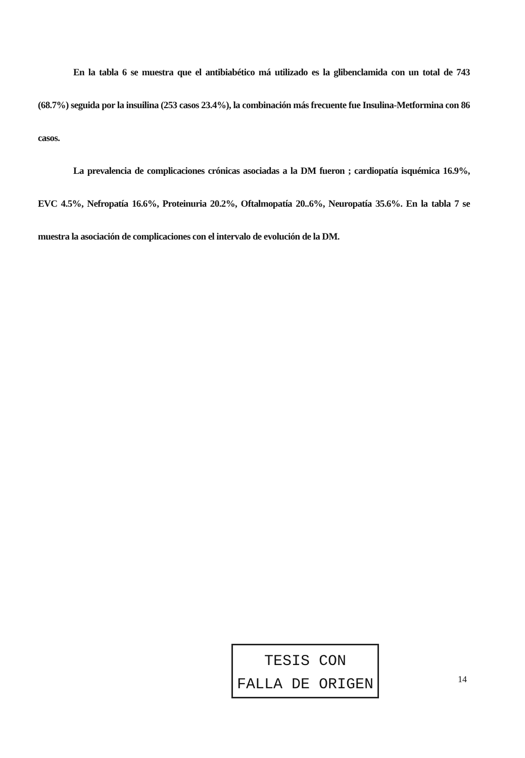En la tabla 6 se muestra que el antibiabético má utilizado es la glibenclamida con un total de 743 (68.7%) seguida por la insuilina (253 casos 23.4%), la combinación más frecuente fue Insulina-Metformina con 86 casos.
La prevalencia de complicaciones crónicas asociadas a la DM fueron ; cardiopatía isquémica 16.9%, EVC 4.5%, Nefropatía 16.6%, Proteinuria 20.2%, Oftalmopatía 20..6%, Neuropatía 35.6%. En la tabla 7 se muestra la asociación de complicaciones con el intervalo de evolución de la DM.
TESIS CON
FALLA DE ORIGEN
14